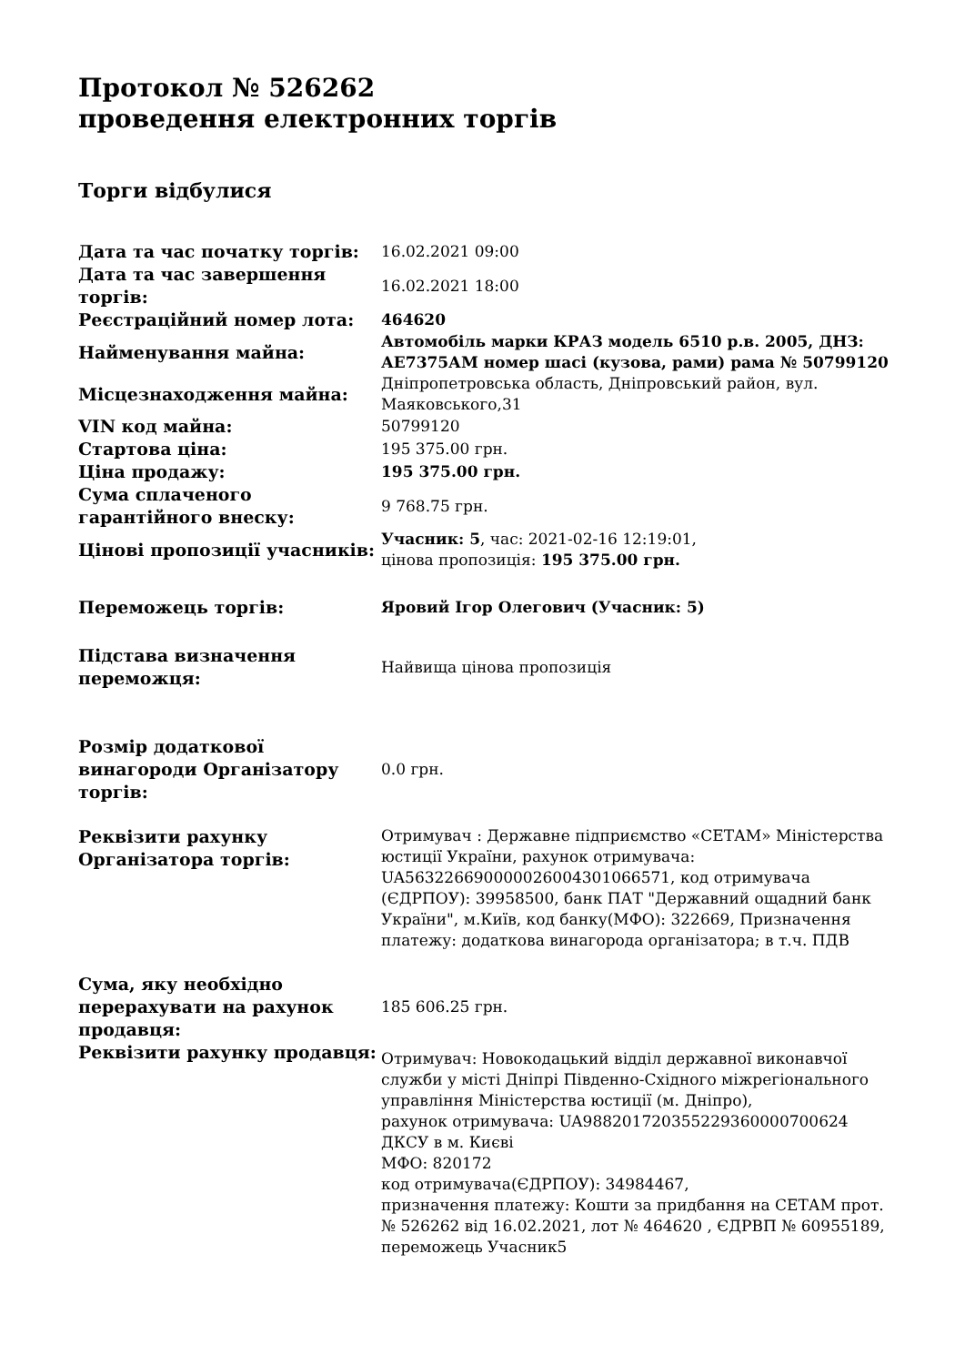Протокол № 526262
проведення електронних торгів
Торги відбулися
| Дата та час початку торгів: | 16.02.2021 09:00 |
| Дата та час завершення торгів: | 16.02.2021 18:00 |
| Реєстраційний номер лота: | 464620 |
| Найменування майна: | Автомобіль марки КРАЗ модель 6510 р.в. 2005, ДНЗ: АЕ7375АМ номер шасі (кузова, рами) рама № 50799120 |
| Місцезнаходження майна: | Дніпропетровська область, Дніпровський район, вул. Маяковського,31 |
| VIN код майна: | 50799120 |
| Стартова ціна: | 195 375.00 грн. |
| Ціна продажу: | 195 375.00 грн. |
| Сума сплаченого гарантійного внеску: | 9 768.75 грн. |
| Цінові пропозиції учасників: | Учасник: 5 , час: 2021-02-16 12:19:01, цінова пропозиція: 195 375.00 грн. |
| Переможець торгів: | Яровий Ігор Олегович (Учасник: 5) |
| Підстава визначення переможця: | Найвища цінова пропозиція |
| Розмір додаткової винагороди Організатору торгів: | 0.0 грн. |
| Реквізити рахунку Організатора торгів: | Отримувач : Державне підприємство «СЕТАМ» Міністерства юстиції України, рахунок отримувача: UA563226690000026004301066571, код отримувача (ЄДРПОУ): 39958500, банк ПАТ "Державний ощадний банк України", м.Київ, код банку(МФО): 322669, Призначення платежу: додаткова винагорода організатора; в т.ч. ПДВ |
| Сума, яку необхідно перерахувати на рахунок продавця: | 185 606.25 грн. |
| Реквізити рахунку продавця: | Отримувач: Новокодацький відділ державної виконавчої служби у місті Дніпрі Південно-Східного міжрегіонального управління Міністерства юстиції (м. Дніпро), рахунок отримувача: UA988201720355229360000700624 ДКСУ в м. Києві МФО: 820172 код отримувача(ЄДРПОУ): 34984467, призначення платежу: Кошти за придбання на СЕТАМ прот. № 526262 від 16.02.2021, лот № 464620 , ЄДРВП № 60955189, переможець Учасник5 |